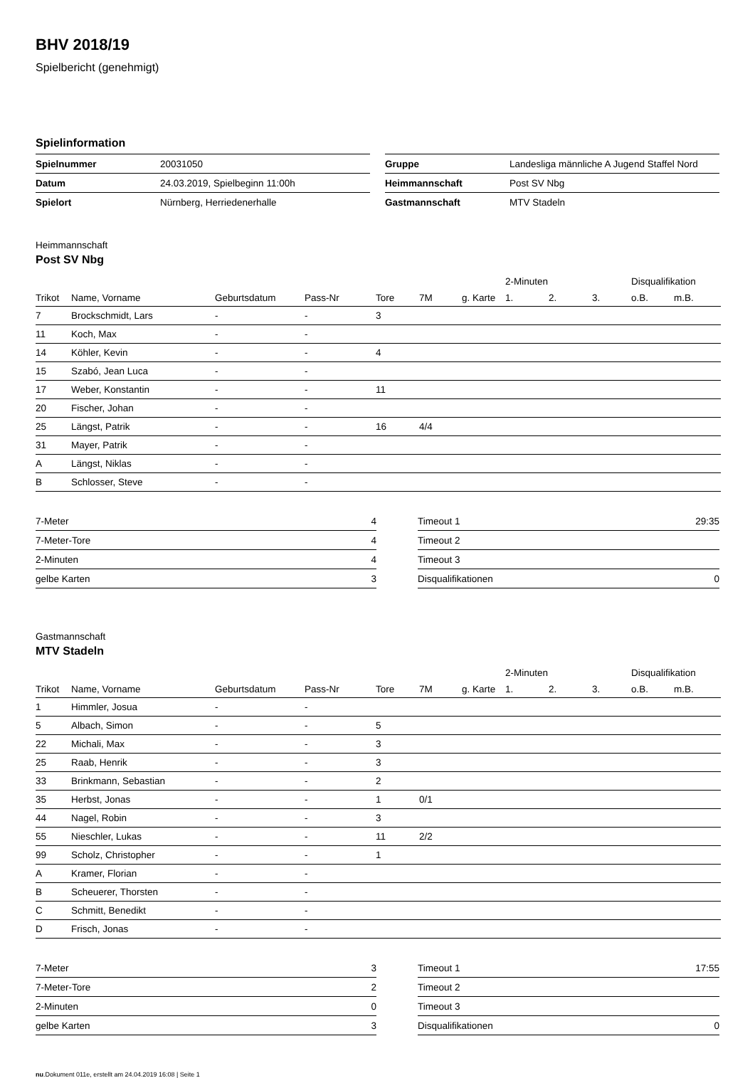BHV 2018/19
Spielbericht (genehmigt)
Spielinformation
| Spielnummer | 20031050 |
| Datum | 24.03.2019, Spielbeginn 11:00h |
| Spielort | Nürnberg, Herriedenerhalle |
| Gruppe | Landesliga männliche A Jugend Staffel Nord |
| Heimmannschaft | Post SV Nbg |
| Gastmannschaft | MTV Stadeln |
Heimmannschaft
Post SV Nbg
| | | | | | | | 2-Minuten | | | Disqualifikation | |
| --- | --- | --- | --- | --- | --- | --- | --- | --- | --- | --- | --- |
| Trikot | Name, Vorname | Geburtsdatum | Pass-Nr | Tore | 7M | g. Karte | 1. | 2. | 3. | o.B. | m.B. |
| 7 | Brockschmidt, Lars | - | - | 3 | | | | | | | |
| 11 | Koch, Max | - | - | | | | | | | | |
| 14 | Köhler, Kevin | - | - | 4 | | | | | | | |
| 15 | Szabó, Jean Luca | - | - | | | | | | | | |
| 17 | Weber, Konstantin | - | - | 11 | | | | | | | |
| 20 | Fischer, Johan | - | - | | | | | | | | |
| 25 | Längst, Patrik | - | - | 16 | 4/4 | | | | | | |
| 31 | Mayer, Patrik | - | - | | | | | | | | |
| A | Längst, Niklas | - | - | | | | | | | | |
| B | Schlosser, Steve | - | - | | | | | | | | |
| 7-Meter | 4 |
| 7-Meter-Tore | 4 |
| 2-Minuten | 4 |
| gelbe Karten | 3 |
| Timeout 1 | 29:35 |
| Timeout 2 | |
| Timeout 3 | |
| Disqualifikationen | 0 |
Gastmannschaft
MTV Stadeln
| | | | | | | | 2-Minuten | | | Disqualifikation | |
| --- | --- | --- | --- | --- | --- | --- | --- | --- | --- | --- | --- |
| Trikot | Name, Vorname | Geburtsdatum | Pass-Nr | Tore | 7M | g. Karte | 1. | 2. | 3. | o.B. | m.B. |
| 1 | Himmler, Josua | - | - | | | | | | | | |
| 5 | Albach, Simon | - | - | 5 | | | | | | | |
| 22 | Michali, Max | - | - | 3 | | | | | | | |
| 25 | Raab, Henrik | - | - | 3 | | | | | | | |
| 33 | Brinkmann, Sebastian | - | - | 2 | | | | | | | |
| 35 | Herbst, Jonas | - | - | 1 | 0/1 | | | | | | |
| 44 | Nagel, Robin | - | - | 3 | | | | | | | |
| 55 | Nieschler, Lukas | - | - | 11 | 2/2 | | | | | | |
| 99 | Scholz, Christopher | - | - | 1 | | | | | | | |
| A | Kramer, Florian | - | - | | | | | | | | |
| B | Scheuerer, Thorsten | - | - | | | | | | | | |
| C | Schmitt, Benedikt | - | - | | | | | | | | |
| D | Frisch, Jonas | - | - | | | | | | | | |
| 7-Meter | 3 |
| 7-Meter-Tore | 2 |
| 2-Minuten | 0 |
| gelbe Karten | 3 |
| Timeout 1 | 17:55 |
| Timeout 2 | |
| Timeout 3 | |
| Disqualifikationen | 0 |
nu.Dokument 011e, erstellt am 24.04.2019 16:08 | Seite 1